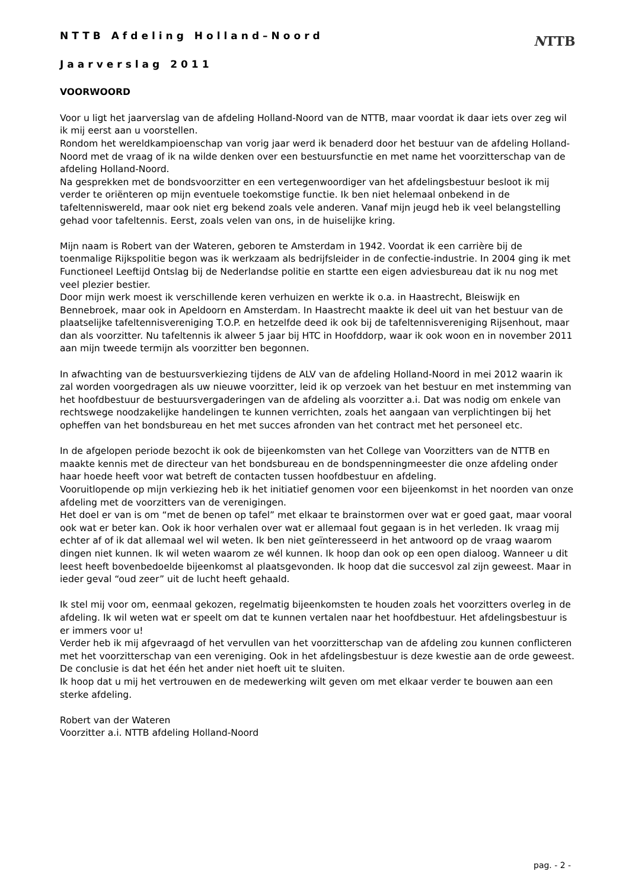NTTB
NTTB Afdeling Holland–Noord
Jaarverslag 2011
VOORWOORD
Voor u ligt het jaarverslag van de afdeling Holland-Noord van de NTTB, maar voordat ik daar iets over zeg wil ik mij eerst aan u voorstellen.
Rondom het wereldkampioenschap van vorig jaar werd ik benaderd door het bestuur van de afdeling Holland-Noord met de vraag of ik na wilde denken over een bestuursfunctie en met name het voorzitterschap van de afdeling Holland-Noord.
Na gesprekken met de bondsvoorzitter en een vertegenwoordiger van het afdelingsbestuur besloot ik mij verder te oriënteren op mijn eventuele toekomstige functie. Ik ben niet helemaal onbekend in de tafeltenniswereld, maar ook niet erg bekend zoals vele anderen. Vanaf mijn jeugd heb ik veel belangstelling gehad voor tafeltennis. Eerst, zoals velen van ons, in de huiselijke kring.
Mijn naam is Robert van der Wateren, geboren te Amsterdam in 1942. Voordat ik een carrière bij de toenmalige Rijkspolitie begon was ik werkzaam als bedrijfsleider in de confectie-industrie. In 2004 ging ik met Functioneel Leeftijd Ontslag bij de Nederlandse politie en startte een eigen adviesbureau dat ik nu nog met veel plezier bestier.
Door mijn werk moest ik verschillende keren verhuizen en werkte ik o.a. in Haastrecht, Bleiswijk en Bennebroek, maar ook in Apeldoorn en Amsterdam. In Haastrecht maakte ik deel uit van het bestuur van de plaatselijke tafeltennisvereniging T.O.P. en hetzelfde deed ik ook bij de tafeltennisvereniging Rijsenhout, maar dan als voorzitter. Nu tafeltennis ik alweer 5 jaar bij HTC in Hoofddorp, waar ik ook woon en in november 2011 aan mijn tweede termijn als voorzitter ben begonnen.
In afwachting van de bestuursverkiezing tijdens de ALV van de afdeling Holland-Noord in mei 2012 waarin ik zal worden voorgedragen als uw nieuwe voorzitter, leid ik op verzoek van het bestuur en met instemming van het hoofdbestuur de bestuursvergaderingen van de afdeling als voorzitter a.i. Dat was nodig om enkele van rechtswege noodzakelijke handelingen te kunnen verrichten, zoals het aangaan van verplichtingen bij het opheffen van het bondsbureau en het met succes afronden van het contract met het personeel etc.
In de afgelopen periode bezocht ik ook de bijeenkomsten van het College van Voorzitters van de NTTB en maakte kennis met de directeur van het bondsbureau en de bondspenningmeester die onze afdeling onder haar hoede heeft voor wat betreft de contacten tussen hoofdbestuur en afdeling.
Vooruitlopende op mijn verkiezing heb ik het initiatief genomen voor een bijeenkomst in het noorden van onze afdeling met de voorzitters van de verenigingen.
Het doel er van is om “met de benen op tafel” met elkaar te brainstormen over wat er goed gaat, maar vooral ook wat er beter kan. Ook ik hoor verhalen over wat er allemaal fout gegaan is in het verleden. Ik vraag mij echter af of ik dat allemaal wel wil weten. Ik ben niet geïnteresseerd in het antwoord op de vraag waarom dingen niet kunnen. Ik wil weten waarom ze wél kunnen. Ik hoop dan ook op een open dialoog. Wanneer u dit leest heeft bovenbedoelde bijeenkomst al plaatsgevonden. Ik hoop dat die succesvol zal zijn geweest. Maar in ieder geval “oud zeer” uit de lucht heeft gehaald.
Ik stel mij voor om, eenmaal gekozen, regelmatig bijeenkomsten te houden zoals het voorzitters overleg in de afdeling. Ik wil weten wat er speelt om dat te kunnen vertalen naar het hoofdbestuur. Het afdelingsbestuur is er immers voor u!
Verder heb ik mij afgevraagd of het vervullen van het voorzitterschap van de afdeling zou kunnen conflicteren met het voorzitterschap van een vereniging. Ook in het afdelingsbestuur is deze kwestie aan de orde geweest. De conclusie is dat het één het ander niet hoeft uit te sluiten.
Ik hoop dat u mij het vertrouwen en de medewerking wilt geven om met elkaar verder te bouwen aan een sterke afdeling.
Robert van der Wateren
Voorzitter a.i. NTTB afdeling Holland-Noord
pag. - 2 -